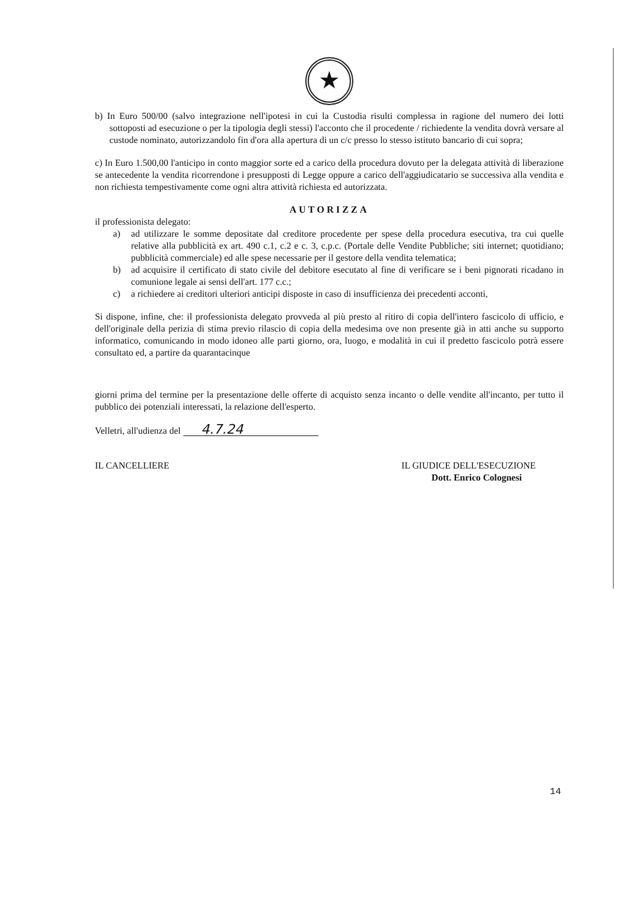★
b) In Euro 500/00 (salvo integrazione nell'ipotesi in cui la Custodia risulti complessa in ragione del numero dei lotti sottoposti ad esecuzione o per la tipologia degli stessi) l'acconto che il procedente / richiedente la vendita dovrà versare al custode nominato, autorizzandolo fin d'ora alla apertura di un c/c presso lo stesso istituto bancario di cui sopra;
c) In Euro 1.500,00 l'anticipo in conto maggior sorte ed a carico della procedura dovuto per la delegata attività di liberazione se antecedente la vendita ricorrendone i presupposti di Legge oppure a carico dell'aggiudicatario se successiva alla vendita e non richiesta tempestivamente come ogni altra attività richiesta ed autorizzata.
AUTORIZZA
il professionista delegato:
a) ad utilizzare le somme depositate dal creditore procedente per spese della procedura esecutiva, tra cui quelle relative alla pubblicità ex art. 490 c.1, c.2 e c. 3, c.p.c. (Portale delle Vendite Pubbliche; siti internet; quotidiano; pubblicità commerciale) ed alle spese necessarie per il gestore della vendita telematica;
b) ad acquisire il certificato di stato civile del debitore esecutato al fine di verificare se i beni pignorati ricadano in comunione legale ai sensi dell'art. 177 c.c.;
c) a richiedere ai creditori ulteriori anticipi disposte in caso di insufficienza dei precedenti acconti,
Si dispone, infine, che: il professionista delegato provveda al più presto al ritiro di copia dell'intero fascicolo di ufficio, e dell'originale della perizia di stima previo rilascio di copia della medesima ove non presente già in atti anche su supporto informatico, comunicando in modo idoneo alle parti giorno, ora, luogo, e modalità in cui il predetto fascicolo potrà essere consultato ed, a partire da quarantacinque
giorni prima del termine per la presentazione delle offerte di acquisto senza incanto o delle vendite all'incanto, per tutto il pubblico dei potenziali interessati, la relazione dell'esperto.
Velletri, all'udienza del 4.7.24
IL CANCELLIERE IL GIUDICE DELL'ESECUZIONE
Dott. Enrico Colognesi
14